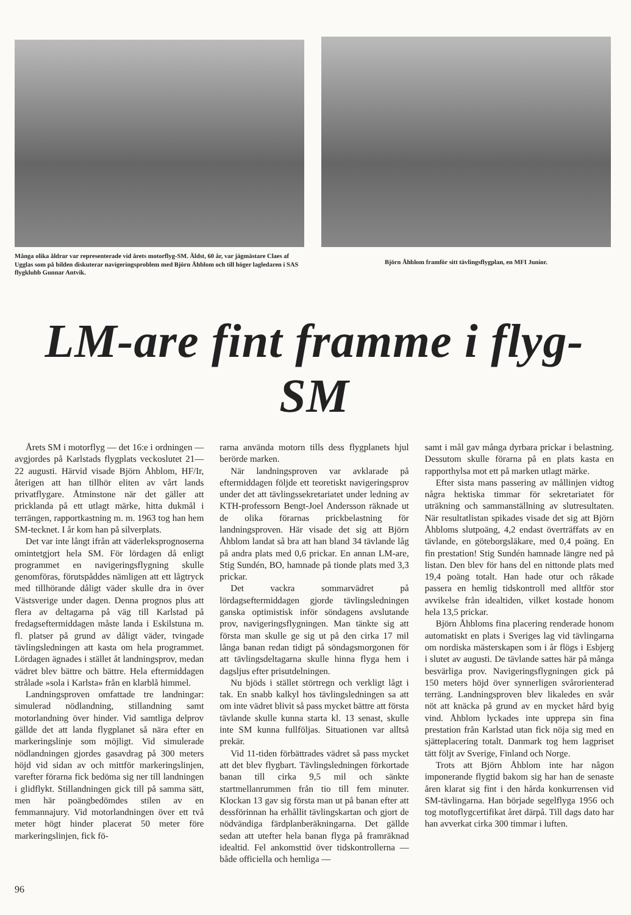Många olika åldrar var representerade vid årets motorflyg-SM. Äldst, 60 år, var jägmästare Claes af Ugglas som på bilden diskuterar navigeringsproblem med Björn Åhblom och till höger lagledaren i SAS flygklubb Gunnar Antvik.
Björn Åhblom framför sitt tävlingsflygplan, en MFI Junior.
LM-are fint framme i flyg-SM
Årets SM i motorflyg — det 16:e i ordningen — avgjordes på Karlstads flygplats veckoslutet 21—22 augusti. Härvid visade Björn Åhblom, HF/Ir, återigen att han tillhör eliten av vårt lands privatflygare. Åtminstone när det gäller att pricklanda på ett utlagt märke, hitta dukmål i terrängen, rapportkastning m. m. 1963 tog han hem SM-tecknet. I år kom han på silverplats.
Det var inte långt ifrån att väderleksprognoserna omintetgjort hela SM. För lördagen då enligt programmet en navigeringsflygning skulle genomföras, förutspåddes nämligen att ett lågtryck med tillhörande dåligt väder skulle dra in över Västsverige under dagen. Denna prognos plus att flera av deltagarna på väg till Karlstad på fredagseftermiddagen måste landa i Eskilstuna m. fl. platser på grund av dåligt väder, tvingade tävlingsledningen att kasta om hela programmet. Lördagen ägnades i stället åt landningsprov, medan vädret blev bättre och bättre. Hela eftermiddagen strålade »sola i Karlsta» från en klarblå himmel.
Landningsproven omfattade tre landningar: simulerad nödlandning, stillandning samt motorlandning över hinder. Vid samtliga delprov gällde det att landa flygplanet så nära efter en markeringslinje som möjligt. Vid simulerade nödlandningen gjordes gasavdrag på 300 meters höjd vid sidan av och mittför markeringslinjen, varefter förarna fick bedöma sig ner till landningen i glidflykt. Stillandningen gick till på samma sätt, men här poängbedömdes stilen av en femmannajury. Vid motorlandningen över ett två meter högt hinder placerat 50 meter före markeringslinjen, fick fö-
rarna använda motorn tills dess flygplanets hjul berörde marken.
När landningsproven var avklarade på eftermiddagen följde ett teoretiskt navigeringsprov under det att tävlingssekretariatet under ledning av KTH-professorn Bengt-Joel Andersson räknade ut de olika förarnas prickbelastning för landningsproven. Här visade det sig att Björn Åhblom landat så bra att han bland 34 tävlande låg på andra plats med 0,6 prickar. En annan LM-are, Stig Sundén, BO, hamnade på tionde plats med 3,3 prickar.
Det vackra sommarvädret på lördagseftermiddagen gjorde tävlingsledningen ganska optimistisk inför söndagens avslutande prov, navigeringsflygningen. Man tänkte sig att första man skulle ge sig ut på den cirka 17 mil långa banan redan tidigt på söndagsmorgonen för att tävlingsdeltagarna skulle hinna flyga hem i dagsljus efter prisutdelningen.
Nu bjöds i stället störtregn och verkligt lågt i tak. En snabb kalkyl hos tävlingsledningen sa att om inte vädret blivit så pass mycket bättre att första tävlande skulle kunna starta kl. 13 senast, skulle inte SM kunna fullföljas. Situationen var alltså prekär.
Vid 11-tiden förbättrades vädret så pass mycket att det blev flygbart. Tävlingsledningen förkortade banan till cirka 9,5 mil och sänkte startmellanrummen från tio till fem minuter. Klockan 13 gav sig första man ut på banan efter att dessförinnan ha erhållit tävlingskartan och gjort de nödvändiga färdplanberäkningarna. Det gällde sedan att utefter hela banan flyga på framräknad idealtid. Fel ankomsttid över tidskontrollerna — både officiella och hemliga —
samt i mål gav många dyrbara prickar i belastning. Dessutom skulle förarna på en plats kasta en rapporthylsa mot ett på marken utlagt märke.
Efter sista mans passering av mållinjen vidtog några hektiska timmar för sekretariatet för uträkning och sammanställning av slutresultaten. När resultatlistan spikades visade det sig att Björn Åhbloms slutpoäng, 4,2 endast överträffats av en tävlande, en göteborgsläkare, med 0,4 poäng. En fin prestation! Stig Sundén hamnade längre ned på listan. Den blev för hans del en nittonde plats med 19,4 poäng totalt. Han hade otur och råkade passera en hemlig tidskontroll med alltför stor avvikelse från idealtiden, vilket kostade honom hela 13,5 prickar.
Björn Åhbloms fina placering renderade honom automatiskt en plats i Sveriges lag vid tävlingarna om nordiska mästerskapen som i år flögs i Esbjerg i slutet av augusti. De tävlande sattes här på många besvärliga prov. Navigeringsflygningen gick på 150 meters höjd över synnerligen svårorienterad terräng. Landningsproven blev likaledes en svår nöt att knäcka på grund av en mycket hård byig vind. Åhblom lyckades inte upprepa sin fina prestation från Karlstad utan fick nöja sig med en sjätteplacering totalt. Danmark tog hem lagpriset tätt följt av Sverige, Finland och Norge.
Trots att Björn Åhblom inte har någon imponerande flygtid bakom sig har han de senaste åren klarat sig fint i den hårda konkurrensen vid SM-tävlingarna. Han började segelflyga 1956 och tog motoflygcertifikat året därpå. Till dags dato har han avverkat cirka 300 timmar i luften.
96